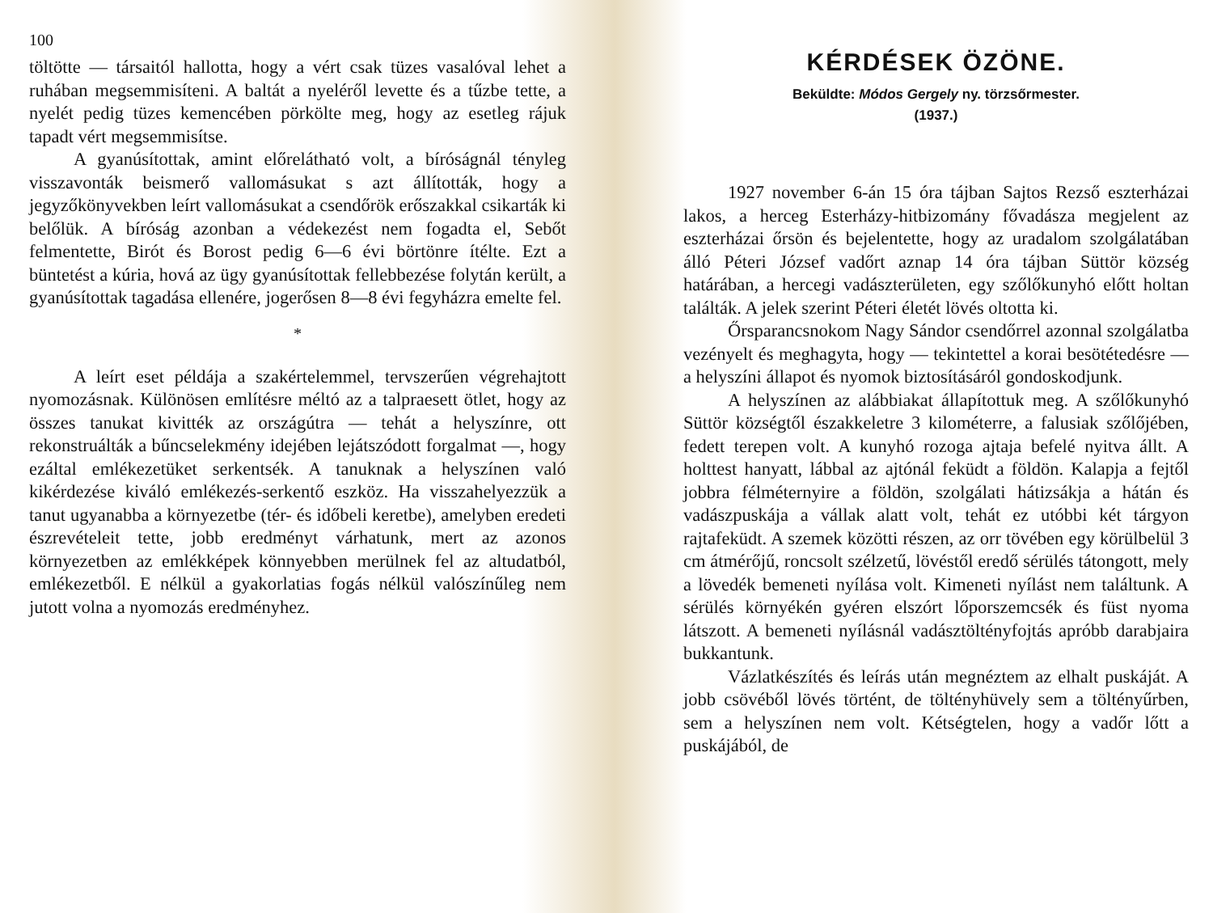100
töltötte — társaitól hallotta, hogy a vért csak tüzes vasalóval lehet a ruhában megsemmisíteni. A baltát a nyeléről levette és a tűzbe tette, a nyelét pedig tüzes kemencében pörkölte meg, hogy az esetleg rájuk tapadt vért megsemmisítse.
A gyanúsítottak, amint előrelátható volt, a bíróságnál tényleg visszavonták beismerő vallomásukat s azt állították, hogy a jegyzőkönyvekben leírt vallomásukat a csendőrök erőszakkal csikarták ki belőlük. A bíróság azonban a védekezést nem fogadta el, Sebőt felmentette, Birót és Borost pedig 6—6 évi börtönre ítélte. Ezt a büntetést a kúria, hová az ügy gyanúsítottak fellebbezése folytán került, a gyanúsítottak tagadása ellenére, jogerősen 8—8 évi fegyházra emelte fel.
*
A leírt eset példája a szakértelemmel, tervszerűen végrehajtott nyomozásnak. Különösen említésre méltó az a talpraesett ötlet, hogy az összes tanukat kivitték az országútra — tehát a helyszínre, ott rekonstruálták a bűncselekmény idejében lejátszódott forgalmat —, hogy ezáltal emlékezetüket serkentsék. A tanuknak a helyszínen való kikérdezése kiváló emlékezés-serkentő eszköz. Ha visszahelyezzük a tanut ugyanabba a környezetbe (tér- és időbeli keretbe), amelyben eredeti észrevételeit tette, jobb eredményt várhatunk, mert az azonos környezetben az emlékképek könnyebben merülnek fel az altudatból, emlékezetből. E nélkül a gyakorlatias fogás nélkül valószínűleg nem jutott volna a nyomozás eredményhez.
KÉRDÉSEK ÖZÖNE.
Beküldte: Módos Gergely ny. törzsőrmester.
(1937.)
1927 november 6-án 15 óra tájban Sajtos Rezső eszterházai lakos, a herceg Esterházy-hitbizomány fővadásza megjelent az eszterházai őrsön és bejelentette, hogy az uradalom szolgálatában álló Péteri József vadőrt aznap 14 óra tájban Süttör község határában, a hercegi vadászterületen, egy szőlőkunyhó előtt holtan találták. A jelek szerint Péteri életét lövés oltotta ki.
Őrsparancsnokom Nagy Sándor csendőrrel azonnal szolgálatba vezényelt és meghagyta, hogy — tekintettel a korai besötétedésre — a helyszíni állapot és nyomok biztosításáról gondoskodjunk.
A helyszínen az alábbiakat állapítottuk meg. A szőlőkunyhó Süttör községtől északkeletre 3 kilométerre, a falusiak szőlőjében, fedett terepen volt. A kunyhó rozoga ajtaja befelé nyitva állt. A holttest hanyatt, lábbal az ajtónál feküdt a földön. Kalapja a fejtől jobbra félméternyire a földön, szolgálati hátizsákja a hátán és vadászpuskája a vállak alatt volt, tehát ez utóbbi két tárgyon rajtafeküdt. A szemek közötti részen, az orr tövében egy körülbelül 3 cm átmérőjű, roncsolt szélzetű, lövéstől eredő sérülés tátongott, mely a lövedék bemeneti nyílása volt. Kimeneti nyílást nem találtunk. A sérülés környékén gyéren elszórt lőporszemcsék és füst nyoma látszott. A bemeneti nyílásnál vadásztöltényfojtás apróbb darabjaira bukkantunk.
Vázlatkészítés és leírás után megnéztem az elhalt puskáját. A jobb csövéből lövés történt, de töltényhüvely sem a töltényűrben, sem a helyszínen nem volt. Kétségtelen, hogy a vadőr lőtt a puskájából, de